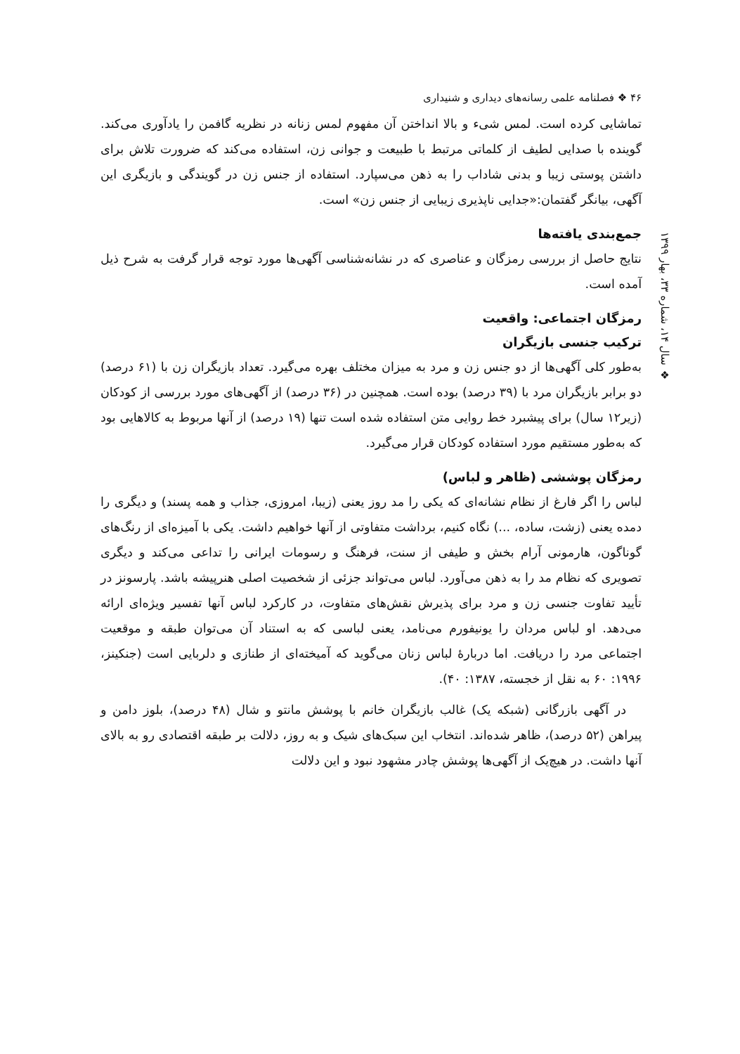۴۶ ❖ فصلنامه علمی رسانه‌های دیداری و شنیداری
❖ سال ۱۴، شماره ۳۳، بهار ۱۳۹۹
تماشایی کرده است. لمس شیء و بالا انداختن آن مفهوم لمس زنانه در نظریه گافمن را یادآوری می‌کند. گوینده با صدایی لطیف از کلماتی مرتبط با طبیعت و جوانی زن، استفاده می‌کند که ضرورت تلاش برای داشتن پوستی زیبا و بدنی شاداب را به ذهن می‌سپارد. استفاده از جنس زن در گویندگی و بازیگری این آگهی، بیانگر گفتمان:«جدایی ناپذیری زیبایی از جنس زن» است.
جمع‌بندی یافته‌ها
نتایج حاصل از بررسی رمزگان و عناصری که در نشانه‌شناسی آگهی‌ها مورد توجه قرار گرفت به شرح ذیل آمده است.
رمزگان اجتماعی: واقعیت
ترکیب جنسی بازیگران
به‌طور کلی آگهی‌ها از دو جنس زن و مرد به میزان مختلف بهره می‌گیرد. تعداد بازیگران زن با (۶۱ درصد) دو برابر بازیگران مرد با (۳۹ درصد) بوده است. همچنین در (۳۶ درصد) از آگهی‌های مورد بررسی از کودکان (زیر۱۲ سال) برای پیشبرد خط روایی متن استفاده شده است تنها (۱۹ درصد) از آنها مربوط به کالاهایی بود که به‌طور مستقیم مورد استفاده کودکان قرار می‌گیرد.
رمزگان پوششی (ظاهر و لباس)
لباس را اگر فارغ از نظام نشانه‌ای که یکی را مد روز یعنی (زیبا، امروزی، جذاب و همه پسند) و دیگری را دمده یعنی (زشت، ساده، ...) نگاه کنیم، برداشت متفاوتی از آنها خواهیم داشت. یکی با آمیزه‌ای از رنگ‌های گوناگون، هارمونی آرام بخش و طیفی از سنت، فرهنگ و رسومات ایرانی را تداعی می‌کند و دیگری تصویری که نظام مد را به ذهن می‌آورد. لباس می‌تواند جزئی از شخصیت اصلی هنرپیشه باشد. پارسونز در تأیید تفاوت جنسی زن و مرد برای پذیرش نقش‌های متفاوت، در کارکرد لباس آنها تفسیر ویژه‌ای ارائه می‌دهد. او لباس مردان را یونیفورم می‌نامد، یعنی لباسی که به استناد آن می‌توان طبقه و موقعیت اجتماعی مرد را دریافت. اما دربارۀ لباس زنان می‌گوید که آمیخته‌ای از طنازی و دلربایی است (جنکینز، ۱۹۹۶: ۶۰ به نقل از خجسته، ۱۳۸۷: ۴۰).
در آگهی بازرگانی (شبکه یک) غالب بازیگران خانم با پوشش مانتو و شال (۴۸ درصد)، بلوز دامن و پیراهن (۵۲ درصد)، ظاهر شده‌اند. انتخاب این سبک‌های شیک و به روز، دلالت بر طبقه اقتصادی رو به بالای آنها داشت. در هیچ‌یک از آگهی‌ها پوشش چادر مشهود نبود و این دلالت